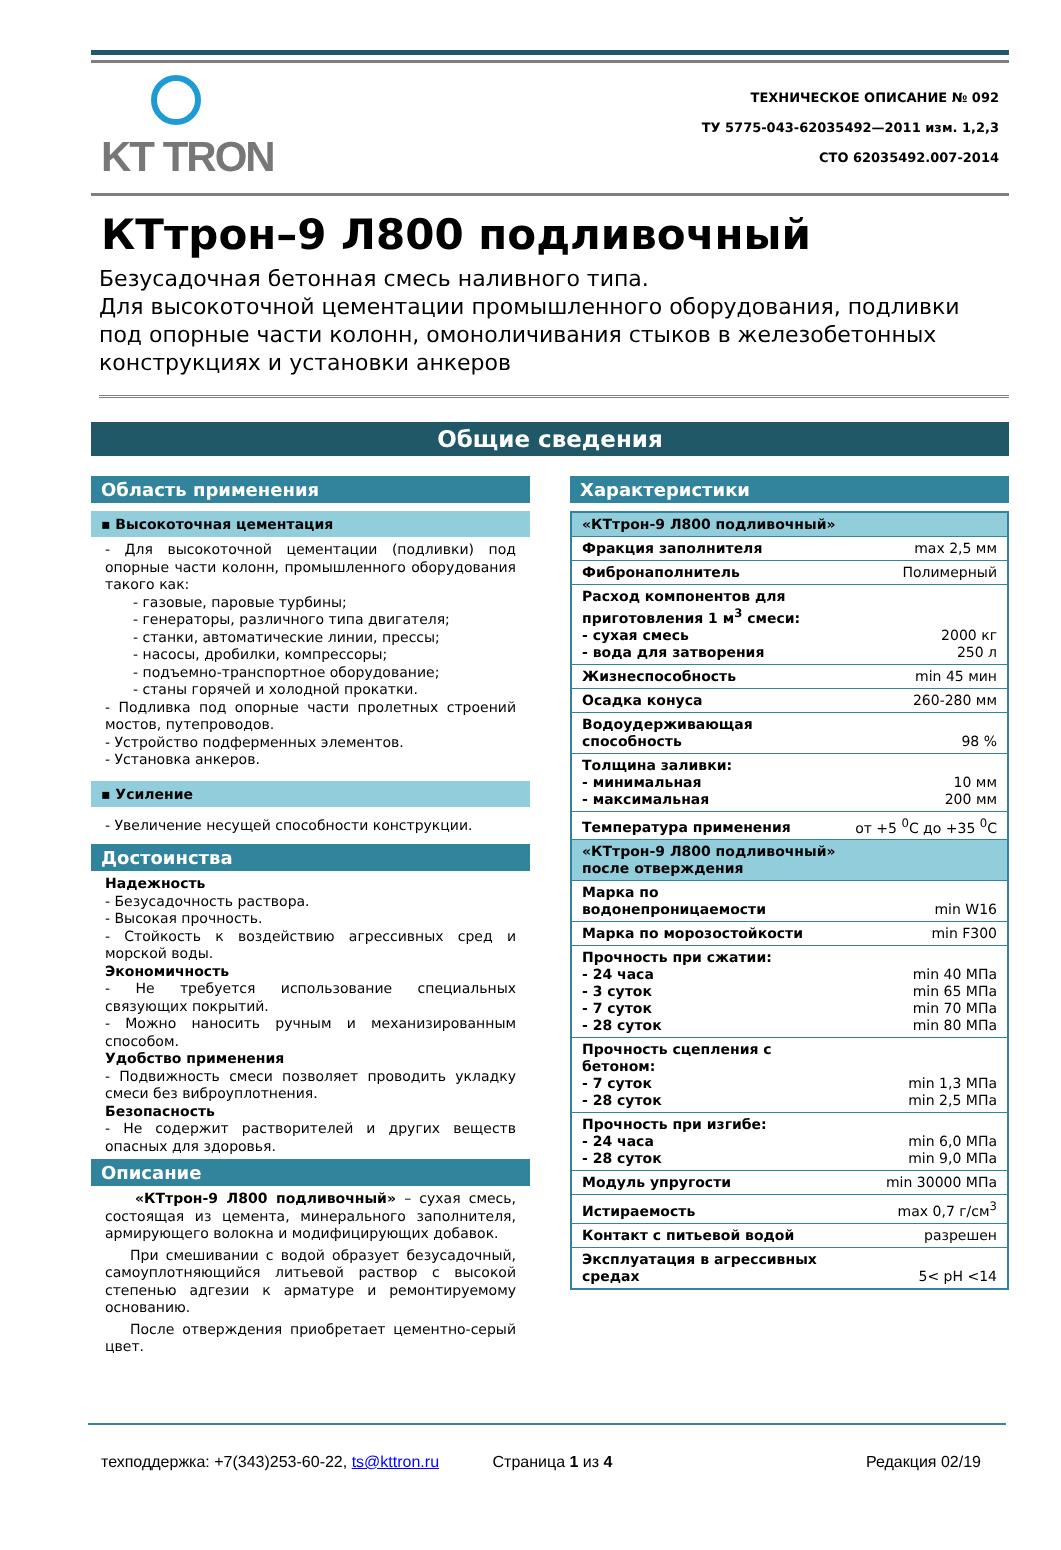KT TRON
ТЕХНИЧЕСКОЕ ОПИСАНИЕ № 092
ТУ 5775-043-62035492—2011 изм. 1,2,3
СТО 62035492.007-2014
КТтрон–9 Л800 подливочный
Безусадочная бетонная смесь наливного типа.
Для высокоточной цементации промышленного оборудования, подливки под опорные части колонн, омоноличивания стыков в железобетонных конструкциях и установки анкеров
Общие сведения
Область применения
▪ Высокоточная цементация
- Для высокоточной цементации (подливки) под опорные части колонн, промышленного оборудования такого как:
- газовые, паровые турбины;
- генераторы, различного типа двигателя;
- станки, автоматические линии, прессы;
- насосы, дробилки, компрессоры;
- подъемно-транспортное оборудование;
- станы горячей и холодной прокатки.
- Подливка под опорные части пролетных строений мостов, путепроводов.
- Устройство подферменных элементов.
- Установка анкеров.
▪ Усиление
- Увеличение несущей способности конструкции.
Достоинства
Надежность
- Безусадочность раствора.
- Высокая прочность.
- Стойкость к воздействию агрессивных сред и морской воды.
Экономичность
- Не требуется использование специальных связующих покрытий.
- Можно наносить ручным и механизированным способом.
Удобство применения
- Подвижность смеси позволяет проводить укладку смеси без виброуплотнения.
Безопасность
- Не содержит растворителей и других веществ опасных для здоровья.
Описание
«КТтрон-9 Л800 подливочный» – сухая смесь, состоящая из цемента, минерального заполнителя, армирующего волокна и модифицирующих добавок.
При смешивании с водой образует безусадочный, самоуплотняющийся литьевой раствор с высокой степенью адгезии к арматуре и ремонтируемому основанию.
После отверждения приобретает цементно-серый цвет.
Характеристики
| «КТтрон-9 Л800 подливочный» | |
| Фракция заполнителя | max 2,5 мм |
| Фибронаполнитель | Полимерный |
| Расход компонентов для приготовления 1 м<sup>3</sup> смеси: - сухая смесь - вода для затворения | 2000 кг 250 л |
| Жизнеспособность | min 45 мин |
| Осадка конуса | 260-280 мм |
| Водоудерживающая способность | 98 % |
| Толщина заливки: - минимальная - максимальная | 10 мм 200 мм |
| Температура применения | от +5 <sup>0</sup>С до +35 <sup>0</sup>С |
| «КТтрон-9 Л800 подливочный» после отверждения | |
| Марка по водонепроницаемости | min W16 |
| Марка по морозостойкости | min F300 |
| Прочность при сжатии: - 24 часа - 3 суток - 7 суток - 28 суток | min 40 МПа min 65 МПа min 70 МПа min 80 МПа |
| Прочность сцепления с бетоном: - 7 суток - 28 суток | min 1,3 МПа min 2,5 МПа |
| Прочность при изгибе: - 24 часа - 28 суток | min 6,0 МПа min 9,0 МПа |
| Модуль упругости | min 30000 МПа |
| Истираемость | max 0,7 г/см<sup>3</sup> |
| Контакт с питьевой водой | разрешен |
| Эксплуатация в агрессивных средах | 5< pH <14 |
техподдержка: +7(343)253-60-22, ts@kttron.ru Страница 1 из 4 Редакция 02/19